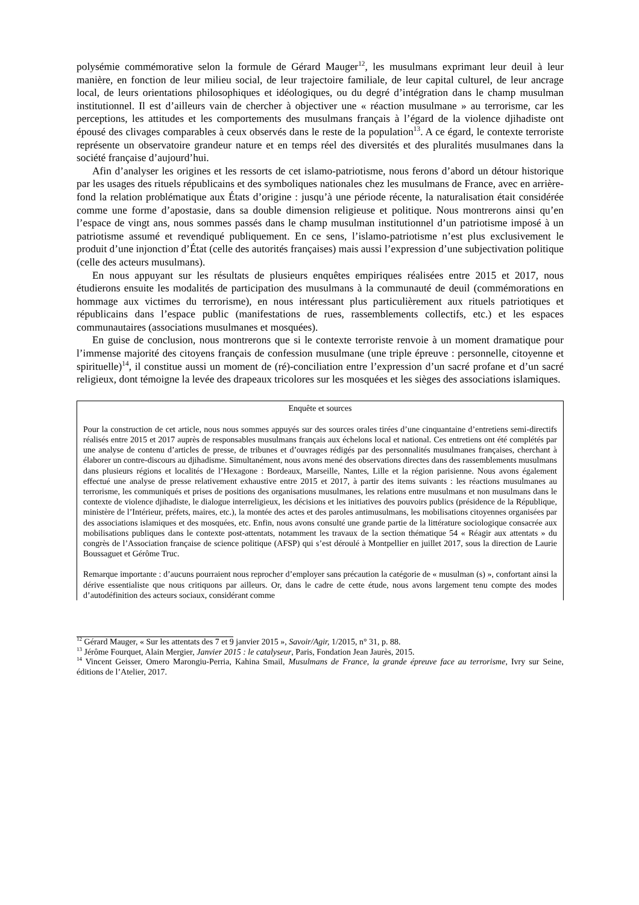polysémie commémorative selon la formule de Gérard Mauger<sup>12</sup>, les musulmans exprimant leur deuil à leur manière, en fonction de leur milieu social, de leur trajectoire familiale, de leur capital culturel, de leur ancrage local, de leurs orientations philosophiques et idéologiques, ou du degré d’intégration dans le champ musulman institutionnel. Il est d’ailleurs vain de chercher à objectiver une « réaction musulmane » au terrorisme, car les perceptions, les attitudes et les comportements des musulmans français à l’égard de la violence djihadiste ont épousé des clivages comparables à ceux observés dans le reste de la population<sup>13</sup>. A ce égard, le contexte terroriste représente un observatoire grandeur nature et en temps réel des diversités et des pluralités musulmanes dans la société française d’aujourd’hui.
Afin d’analyser les origines et les ressorts de cet islamo-patriotisme, nous ferons d’abord un détour historique par les usages des rituels républicains et des symboliques nationales chez les musulmans de France, avec en arrière-fond la relation problématique aux États d’origine : jusqu’à une période récente, la naturalisation était considérée comme une forme d’apostasie, dans sa double dimension religieuse et politique. Nous montrerons ainsi qu’en l’espace de vingt ans, nous sommes passés dans le champ musulman institutionnel d’un patriotisme imposé à un patriotisme assumé et revendiqué publiquement. En ce sens, l’islamo-patriotisme n’est plus exclusivement le produit d’une injonction d’État (celle des autorités françaises) mais aussi l’expression d’une subjectivation politique (celle des acteurs musulmans).
En nous appuyant sur les résultats de plusieurs enquêtes empiriques réalisées entre 2015 et 2017, nous étudierons ensuite les modalités de participation des musulmans à la communauté de deuil (commémorations en hommage aux victimes du terrorisme), en nous intéressant plus particulièrement aux rituels patriotiques et républicains dans l’espace public (manifestations de rues, rassemblements collectifs, etc.) et les espaces communautaires (associations musulmanes et mosquées).
En guise de conclusion, nous montrerons que si le contexte terroriste renvoie à un moment dramatique pour l’immense majorité des citoyens français de confession musulmane (une triple épreuve : personnelle, citoyenne et spirituelle)<sup>14</sup>, il constitue aussi un moment de (ré)-conciliation entre l’expression d’un sacré profane et d’un sacré religieux, dont témoigne la levée des drapeaux tricolores sur les mosquées et les sièges des associations islamiques.
Enquête et sources
Pour la construction de cet article, nous nous sommes appuyés sur des sources orales tirées d’une cinquantaine d’entretiens semi-directifs réalisés entre 2015 et 2017 auprès de responsables musulmans français aux échelons local et national. Ces entretiens ont été complétés par une analyse de contenu d’articles de presse, de tribunes et d’ouvrages rédigés par des personnalités musulmanes françaises, cherchant à élaborer un contre-discours au djihadisme. Simultanément, nous avons mené des observations directes dans des rassemblements musulmans dans plusieurs régions et localités de l’Hexagone : Bordeaux, Marseille, Nantes, Lille et la région parisienne. Nous avons également effectué une analyse de presse relativement exhaustive entre 2015 et 2017, à partir des items suivants : les réactions musulmanes au terrorisme, les communiqués et prises de positions des organisations musulmanes, les relations entre musulmans et non musulmans dans le contexte de violence djihadiste, le dialogue interreligieux, les décisions et les initiatives des pouvoirs publics (présidence de la République, ministère de l’Intérieur, préfets, maires, etc.), la montée des actes et des paroles antimusulmans, les mobilisations citoyennes organisées par des associations islamiques et des mosquées, etc. Enfin, nous avons consulté une grande partie de la littérature sociologique consacrée aux mobilisations publiques dans le contexte post-attentats, notamment les travaux de la section thématique 54 « Réagir aux attentats » du congrès de l’Association française de science politique (AFSP) qui s’est déroulé à Montpellier en juillet 2017, sous la direction de Laurie Boussaguet et Gérôme Truc.
Remarque importante : d’aucuns pourraient nous reprocher d’employer sans précaution la catégorie de « musulman (s) », confortant ainsi la dérive essentialiste que nous critiquons par ailleurs. Or, dans le cadre de cette étude, nous avons largement tenu compte des modes d’autodéfinition des acteurs sociaux, considérant comme
<sup>12</sup> Gérard Mauger, « Sur les attentats des 7 et 9 janvier 2015 », Savoir/Agir, 1/2015, n° 31, p. 88.
<sup>13</sup> Jérôme Fourquet, Alain Mergier, Janvier 2015 : le catalyseur, Paris, Fondation Jean Jaurès, 2015.
<sup>14</sup> Vincent Geisser, Omero Marongiu-Perria, Kahina Smail, Musulmans de France, la grande épreuve face au terrorisme, Ivry sur Seine, éditions de l’Atelier, 2017.